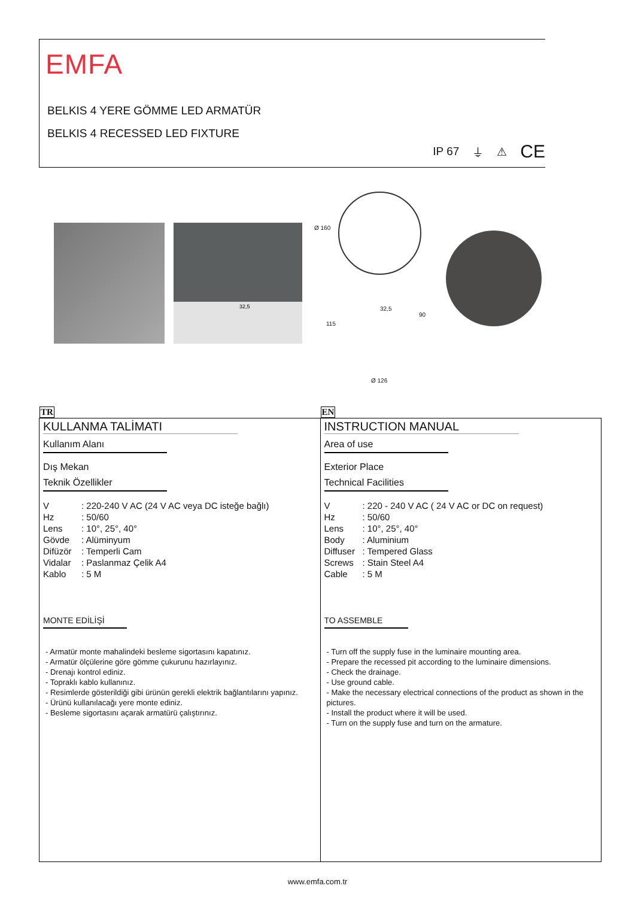EMFA
BELKIS 4 YERE GÖMME LED ARMATÜR
BELKIS 4 RECESSED LED FIXTURE
IP 67 ⏚ ⚠ CE
32,5 Ø 160
32,5
90
115
Ø 126
TR
KULLANMA TALİMATI
Kullanım Alanı
Dış Mekan
Teknik Özellikler
| V | : 220-240 V AC (24 V AC veya DC isteğe bağlı) |
| Hz | : 50/60 |
| Lens | : 10°, 25°, 40° |
| Gövde | : Alüminyum |
| Difüzör | : Temperli Cam |
| Vidalar | : Paslanmaz Çelik A4 |
| Kablo | : 5 M |
MONTE EDİLİŞİ
- Armatür monte mahalindeki besleme sigortasını kapatınız.
- Armatür ölçülerine göre gömme çukurunu hazırlayınız.
- Drenajı kontrol ediniz.
- Topraklı kablo kullanınız.
- Resimlerde gösterildiği gibi ürünün gerekli elektrik bağlantılarını yapınız.
- Ürünü kullanılacağı yere monte ediniz.
- Besleme sigortasını açarak armatürü çalıştırınız.
EN
INSTRUCTION MANUAL
Area of use
Exterior Place
Technical Facilities
| V | : 220 - 240 V AC ( 24 V AC or DC on request) |
| Hz | : 50/60 |
| Lens | : 10°, 25°, 40° |
| Body | : Aluminium |
| Diffuser | : Tempered Glass |
| Screws | : Stain Steel A4 |
| Cable | : 5 M |
TO ASSEMBLE
- Turn off the supply fuse in the luminaire mounting area.
- Prepare the recessed pit according to the luminaire dimensions.
- Check the drainage.
- Use ground cable.
- Make the necessary electrical connections of the product as shown in the pictures.
- Install the product where it will be used.
- Turn on the supply fuse and turn on the armature.
www.emfa.com.tr